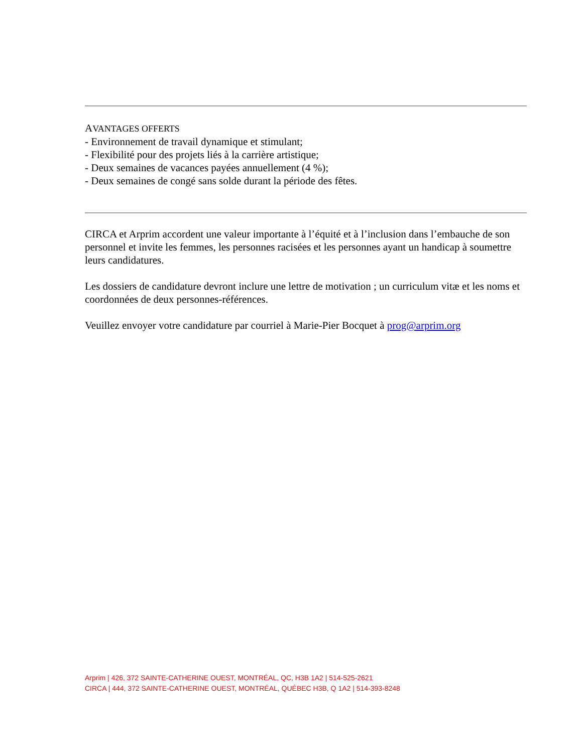AVANTAGES OFFERTS
- Environnement de travail dynamique et stimulant;
- Flexibilité pour des projets liés à la carrière artistique;
- Deux semaines de vacances payées annuellement (4 %);
- Deux semaines de congé sans solde durant la période des fêtes.
CIRCA et Arprim accordent une valeur importante à l’équité et à l’inclusion dans l’embauche de son personnel et invite les femmes, les personnes racisées et les personnes ayant un handicap à soumettre leurs candidatures.
Les dossiers de candidature devront inclure une lettre de motivation ; un curriculum vitæ et les noms et coordonnées de deux personnes-références.
Veuillez envoyer votre candidature par courriel à Marie-Pier Bocquet à prog@arprim.org
Arprim | 426, 372 SAINTE-CATHERINE OUEST, MONTRÉAL, QC, H3B 1A2 | 514-525-2621
CIRCA | 444, 372 SAINTE-CATHERINE OUEST, MONTRÉAL, QUÉBEC H3B, Q 1A2 | 514-393-8248